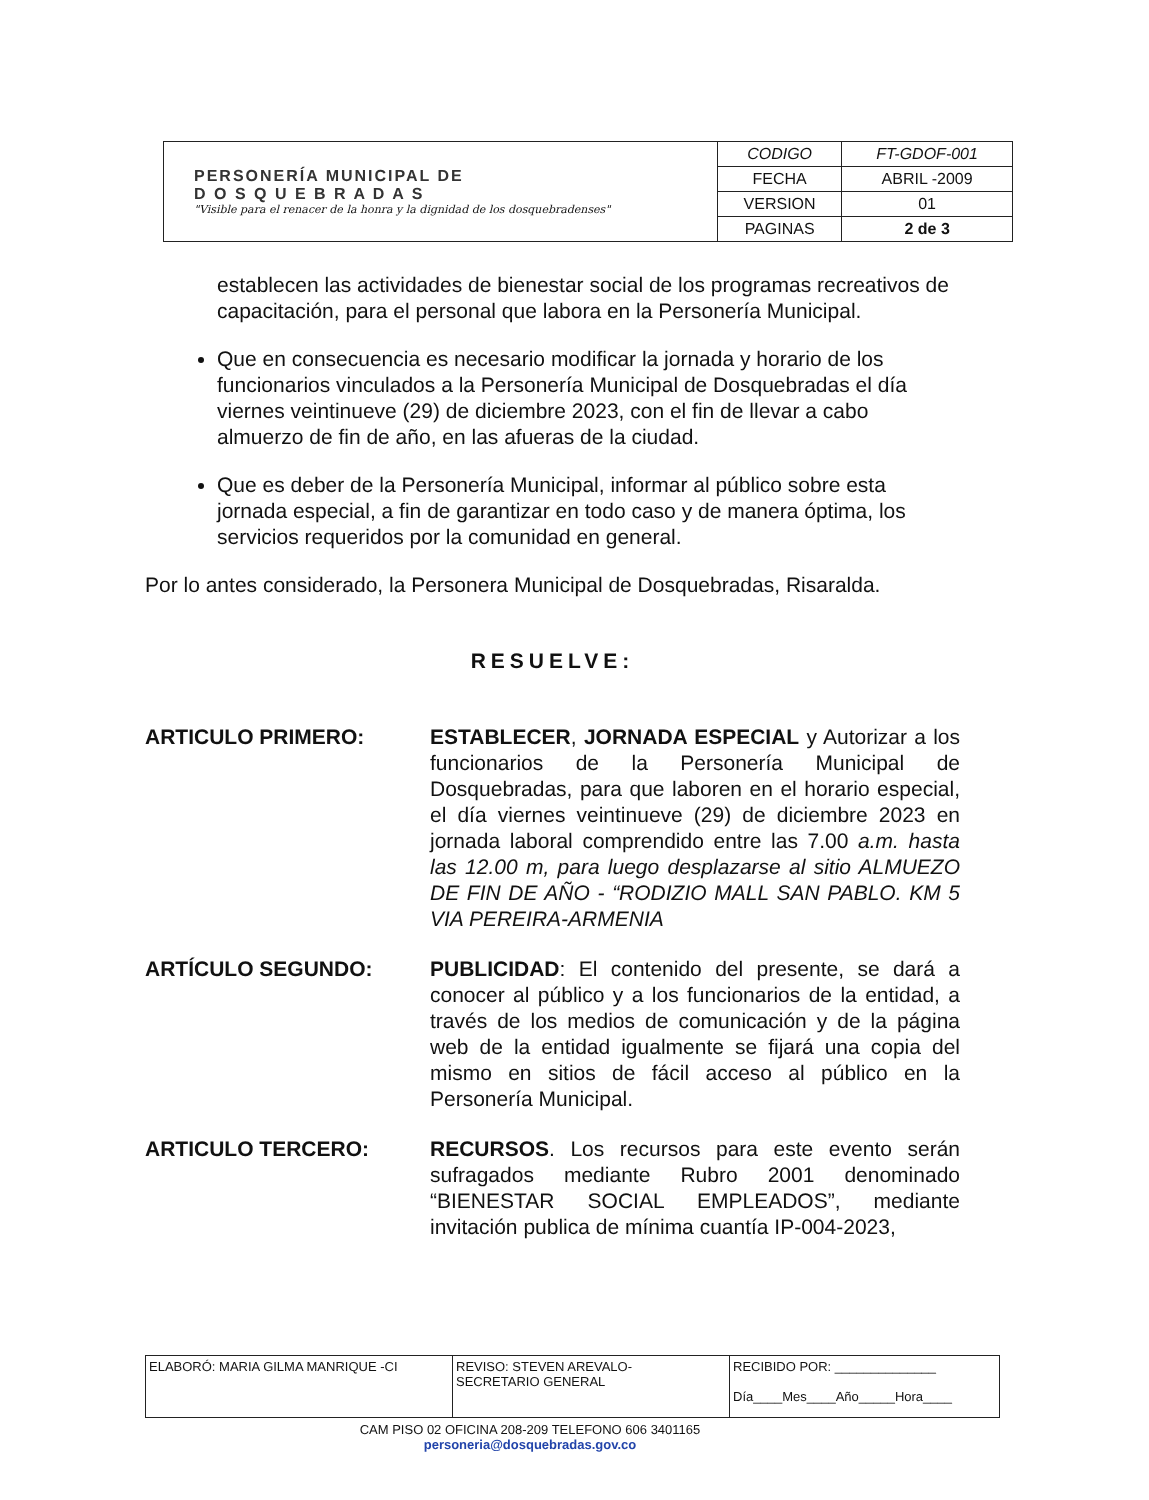| PERSONERÍA MUNICIPAL DE D O S Q U E B R A D A S "Visible para el renacer de la honra y la dignidad de los dosquebradenses" | CODIGO | FT-GDOF-001 |
| | FECHA | ABRIL -2009 |
| | VERSION | 01 |
| | PAGINAS | 2 de 3 |
establecen las actividades de bienestar social de los programas recreativos de capacitación, para el personal que labora en la Personería Municipal.
Que en consecuencia es necesario modificar la jornada y horario de los funcionarios vinculados a la Personería Municipal de Dosquebradas el día viernes veintinueve (29) de diciembre 2023, con el fin de llevar a cabo almuerzo de fin de año, en las afueras de la ciudad.
Que es deber de la Personería Municipal, informar al público sobre esta jornada especial, a fin de garantizar en todo caso y de manera óptima, los servicios requeridos por la comunidad en general.
Por lo antes considerado, la Personera Municipal de Dosquebradas, Risaralda.
RESUELVE:
ARTICULO PRIMERO: ESTABLECER, JORNADA ESPECIAL y Autorizar a los funcionarios de la Personería Municipal de Dosquebradas, para que laboren en el horario especial, el día viernes veintinueve (29) de diciembre 2023 en jornada laboral comprendido entre las 7.00 a.m. hasta las 12.00 m, para luego desplazarse al sitio ALMUEZO DE FIN DE AÑO - “RODIZIO MALL SAN PABLO. KM 5 VIA PEREIRA-ARMENIA
ARTÍCULO SEGUNDO: PUBLICIDAD: El contenido del presente, se dará a conocer al público y a los funcionarios de la entidad, a través de los medios de comunicación y de la página web de la entidad igualmente se fijará una copia del mismo en sitios de fácil acceso al público en la Personería Municipal.
ARTICULO TERCERO: RECURSOS. Los recursos para este evento serán sufragados mediante Rubro 2001 denominado “BIENESTAR SOCIAL EMPLEADOS”, mediante invitación publica de mínima cuantía IP-004-2023,
| ELABORÓ: MARIA GILMA MANRIQUE -CI | REVISO: STEVEN AREVALO- SECRETARIO GENERAL | RECIBIDO POR: ______________ Día____Mes____Año_____Hora____ |
CAM PISO 02 OFICINA 208-209 TELEFONO 606 3401165
personeria@dosquebradas.gov.co